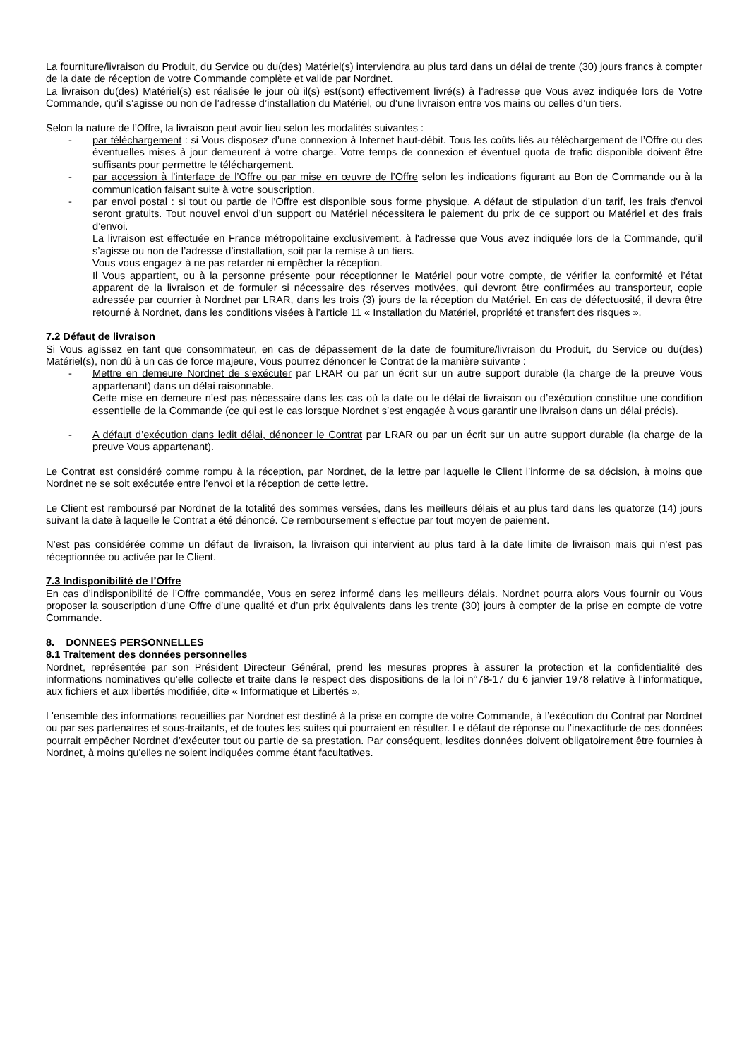La fourniture/livraison du Produit, du Service ou du(des) Matériel(s) interviendra au plus tard dans un délai de trente (30) jours francs à compter de la date de réception de votre Commande complète et valide par Nordnet.
La livraison du(des) Matériel(s) est réalisée le jour où il(s) est(sont) effectivement livré(s) à l’adresse que Vous avez indiquée lors de Votre Commande, qu’il s’agisse ou non de l’adresse d’installation du Matériel, ou d’une livraison entre vos mains ou celles d’un tiers.
Selon la nature de l’Offre, la livraison peut avoir lieu selon les modalités suivantes :
- par téléchargement : si Vous disposez d’une connexion à Internet haut-débit. Tous les coûts liés au téléchargement de l’Offre ou des éventuelles mises à jour demeurent à votre charge. Votre temps de connexion et éventuel quota de trafic disponible doivent être suffisants pour permettre le téléchargement.
- par accession à l’interface de l’Offre ou par mise en œuvre de l’Offre selon les indications figurant au Bon de Commande ou à la communication faisant suite à votre souscription.
- par envoi postal : si tout ou partie de l’Offre est disponible sous forme physique. A défaut de stipulation d’un tarif, les frais d'envoi seront gratuits. Tout nouvel envoi d’un support ou Matériel nécessitera le paiement du prix de ce support ou Matériel et des frais d’envoi.
La livraison est effectuée en France métropolitaine exclusivement, à l'adresse que Vous avez indiquée lors de la Commande, qu’il s’agisse ou non de l’adresse d’installation, soit par la remise à un tiers.
Vous vous engagez à ne pas retarder ni empêcher la réception.
Il Vous appartient, ou à la personne présente pour réceptionner le Matériel pour votre compte, de vérifier la conformité et l’état apparent de la livraison et de formuler si nécessaire des réserves motivées, qui devront être confirmées au transporteur, copie adressée par courrier à Nordnet par LRAR, dans les trois (3) jours de la réception du Matériel. En cas de défectuosité, il devra être retourné à Nordnet, dans les conditions visées à l’article 11 « Installation du Matériel, propriété et transfert des risques ».
7.2 Défaut de livraison
Si Vous agissez en tant que consommateur, en cas de dépassement de la date de fourniture/livraison du Produit, du Service ou du(des) Matériel(s), non dû à un cas de force majeure, Vous pourrez dénoncer le Contrat de la manière suivante :
- Mettre en demeure Nordnet de s’exécuter par LRAR ou par un écrit sur un autre support durable (la charge de la preuve Vous appartenant) dans un délai raisonnable.
Cette mise en demeure n’est pas nécessaire dans les cas où la date ou le délai de livraison ou d’exécution constitue une condition essentielle de la Commande (ce qui est le cas lorsque Nordnet s’est engagée à vous garantir une livraison dans un délai précis).
- A défaut d’exécution dans ledit délai, dénoncer le Contrat par LRAR ou par un écrit sur un autre support durable (la charge de la preuve Vous appartenant).
Le Contrat est considéré comme rompu à la réception, par Nordnet, de la lettre par laquelle le Client l’informe de sa décision, à moins que Nordnet ne se soit exécutée entre l’envoi et la réception de cette lettre.
Le Client est remboursé par Nordnet de la totalité des sommes versées, dans les meilleurs délais et au plus tard dans les quatorze (14) jours suivant la date à laquelle le Contrat a été dénoncé. Ce remboursement s'effectue par tout moyen de paiement.
N’est pas considérée comme un défaut de livraison, la livraison qui intervient au plus tard à la date limite de livraison mais qui n’est pas réceptionnée ou activée par le Client.
7.3 Indisponibilité de l’Offre
En cas d’indisponibilité de l’Offre commandée, Vous en serez informé dans les meilleurs délais. Nordnet pourra alors Vous fournir ou Vous proposer la souscription d’une Offre d’une qualité et d’un prix équivalents dans les trente (30) jours à compter de la prise en compte de votre Commande.
8. DONNEES PERSONNELLES
8.1 Traitement des données personnelles
Nordnet, représentée par son Président Directeur Général, prend les mesures propres à assurer la protection et la confidentialité des informations nominatives qu’elle collecte et traite dans le respect des dispositions de la loi n°78-17 du 6 janvier 1978 relative à l’informatique, aux fichiers et aux libertés modifiée, dite « Informatique et Libertés ».
L'ensemble des informations recueillies par Nordnet est destiné à la prise en compte de votre Commande, à l’exécution du Contrat par Nordnet ou par ses partenaires et sous-traitants, et de toutes les suites qui pourraient en résulter. Le défaut de réponse ou l’inexactitude de ces données pourrait empêcher Nordnet d’exécuter tout ou partie de sa prestation. Par conséquent, lesdites données doivent obligatoirement être fournies à Nordnet, à moins qu'elles ne soient indiquées comme étant facultatives.